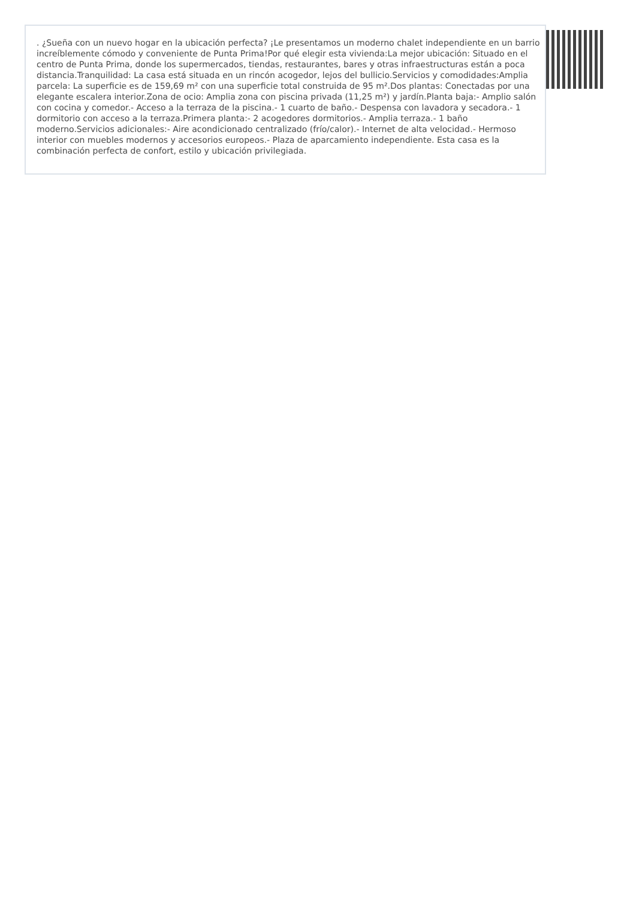. ¿Sueña con un nuevo hogar en la ubicación perfecta? ¡Le presentamos un moderno chalet independiente en un barrio increíblemente cómodo y conveniente de Punta Prima!Por qué elegir esta vivienda:La mejor ubicación: Situado en el centro de Punta Prima, donde los supermercados, tiendas, restaurantes, bares y otras infraestructuras están a poca distancia.Tranquilidad: La casa está situada en un rincón acogedor, lejos del bullicio.Servicios y comodidades:Amplia parcela: La superficie es de 159,69 m² con una superficie total construida de 95 m².Dos plantas: Conectadas por una elegante escalera interior.Zona de ocio: Amplia zona con piscina privada (11,25 m²) y jardín.Planta baja:- Amplio salón con cocina y comedor.- Acceso a la terraza de la piscina.- 1 cuarto de baño.- Despensa con lavadora y secadora.- 1 dormitorio con acceso a la terraza.Primera planta:- 2 acogedores dormitorios.- Amplia terraza.- 1 baño moderno.Servicios adicionales:- Aire acondicionado centralizado (frío/calor).- Internet de alta velocidad.- Hermoso interior con muebles modernos y accesorios europeos.- Plaza de aparcamiento independiente. Esta casa es la combinación perfecta de confort, estilo y ubicación privilegiada.